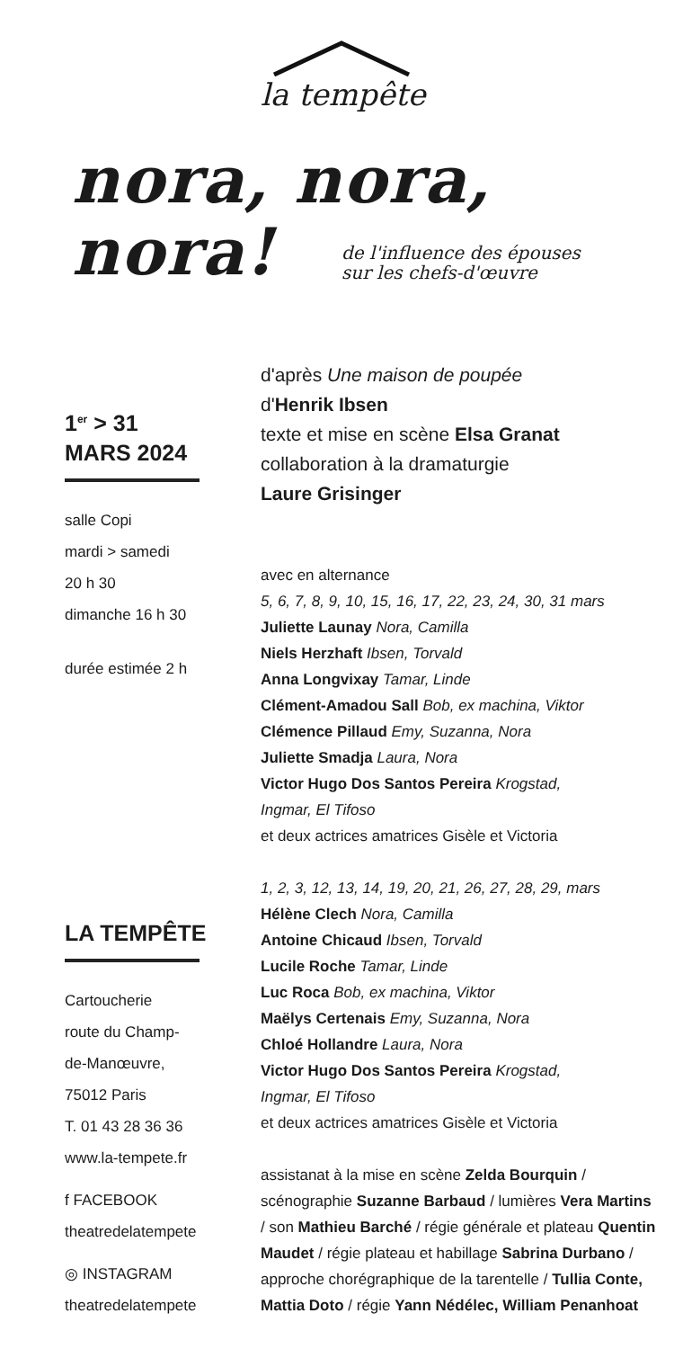la tempête
nora, nora,
nora!
de l'influence des épouses
sur les chefs-d'œuvre
1<sup>er</sup> > 31
MARS 2024
salle Copi
mardi > samedi
20 h 30
dimanche 16 h 30
durée estimée 2 h
LA TEMPÊTE
Cartoucherie
route du Champ-
de-Manœuvre,
75012 Paris
T. 01 43 28 36 36
www.la-tempete.fr
f FACEBOOK
theatredelatempete
◎ INSTAGRAM
theatredelatempete
d'après Une maison de poupée
d'Henrik Ibsen
texte et mise en scène Elsa Granat
collaboration à la dramaturgie
Laure Grisinger
avec en alternance
5, 6, 7, 8, 9, 10, 15, 16, 17, 22, 23, 24, 30, 31 mars
Juliette Launay Nora, Camilla
Niels Herzhaft Ibsen, Torvald
Anna Longvixay Tamar, Linde
Clément-Amadou Sall Bob, ex machina, Viktor
Clémence Pillaud Emy, Suzanna, Nora
Juliette Smadja Laura, Nora
Victor Hugo Dos Santos Pereira Krogstad,
Ingmar, El Tifoso
et deux actrices amatrices Gisèle et Victoria
1, 2, 3, 12, 13, 14, 19, 20, 21, 26, 27, 28, 29, mars
Hélène Clech Nora, Camilla
Antoine Chicaud Ibsen, Torvald
Lucile Roche Tamar, Linde
Luc Roca Bob, ex machina, Viktor
Maëlys Certenais Emy, Suzanna, Nora
Chloé Hollandre Laura, Nora
Victor Hugo Dos Santos Pereira Krogstad,
Ingmar, El Tifoso
et deux actrices amatrices Gisèle et Victoria
assistanat à la mise en scène Zelda Bourquin / scénographie Suzanne Barbaud / lumières Vera Martins / son Mathieu Barché / régie générale et plateau Quentin Maudet / régie plateau et habillage Sabrina Durbano / approche chorégraphique de la tarentelle / Tullia Conte, Mattia Doto / régie Yann Nédélec, William Penanhoat